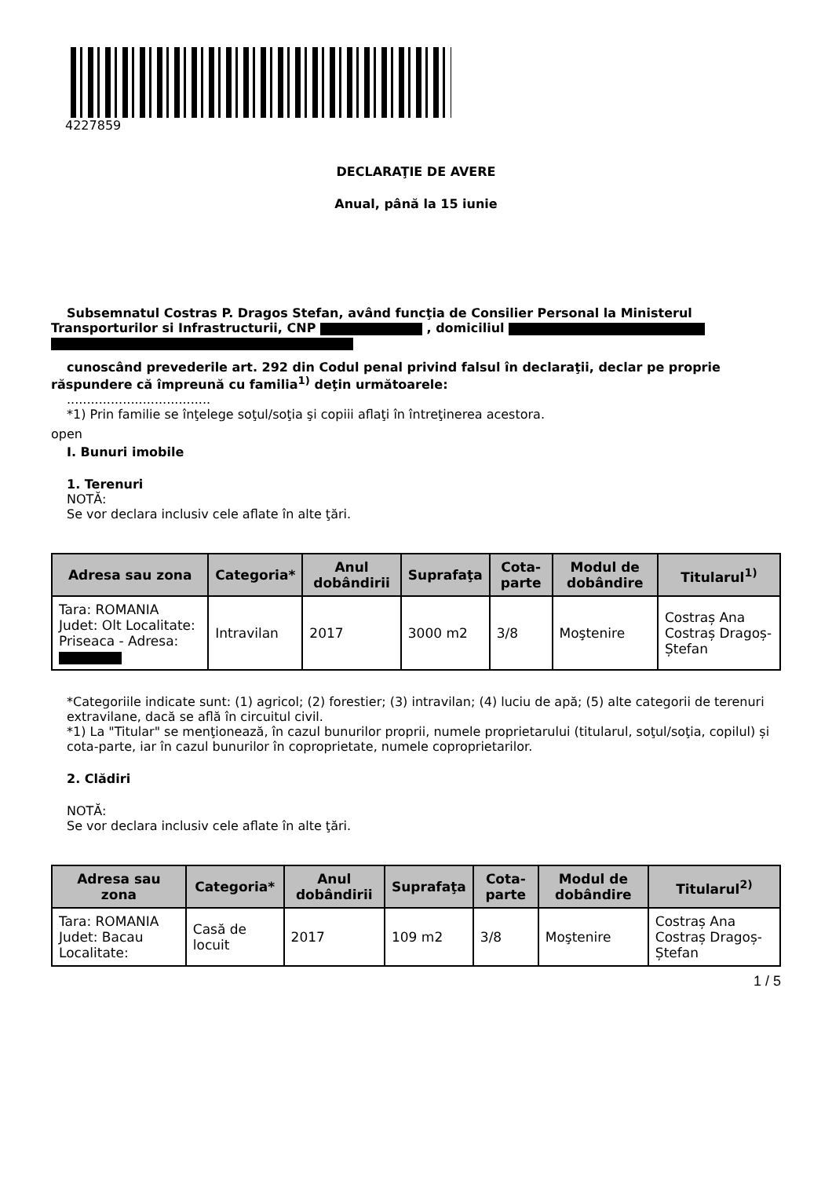4227859
DECLARAŢIE DE AVERE
Anual, până la 15 iunie
Subsemnatul Costras P. Dragos Stefan, având funcţia de Consilier Personal la Ministerul
Transporturilor si Infrastructurii, CNP , domiciliul
cunoscând prevederile art. 292 din Codul penal privind falsul în declaraţii, declar pe proprie
răspundere că împreună cu familia<sup>1)</sup> deţin următoarele:
....................................
*1) Prin familie se înţelege soţul/soţia şi copiii aflaţi în întreţinerea acestora.
open
I. Bunuri imobile
1. Terenuri
NOTĂ:
Se vor declara inclusiv cele aflate în alte ţări.
| Adresa sau zona | Categoria* | Anul dobândirii | Suprafaţa | Cota-parte | Modul de dobândire | Titularul<sup>1)</sup> |
| --- | --- | --- | --- | --- | --- | --- |
| Tara: ROMANIA Judet: Olt Localitate: Priseaca - Adresa: | Intravilan | 2017 | 3000 m2 | 3/8 | Moştenire | Costraș Ana Costraș Dragoș-Ștefan |
*Categoriile indicate sunt: (1) agricol; (2) forestier; (3) intravilan; (4) luciu de apă; (5) alte categorii de terenuri extravilane, dacă se află în circuitul civil.
*1) La "Titular" se menţionează, în cazul bunurilor proprii, numele proprietarului (titularul, soţul/soţia, copilul) și cota-parte, iar în cazul bunurilor în coproprietate, numele coproprietarilor.
2. Clădiri
NOTĂ:
Se vor declara inclusiv cele aflate în alte ţări.
| Adresa sau zona | Categoria* | Anul dobândirii | Suprafaţa | Cota-parte | Modul de dobândire | Titularul<sup>2)</sup> |
| --- | --- | --- | --- | --- | --- | --- |
| Tara: ROMANIA Judet: Bacau Localitate: | Casă de locuit | 2017 | 109 m2 | 3/8 | Moştenire | Costraș Ana Costraș Dragoș-Ștefan |
1 / 5